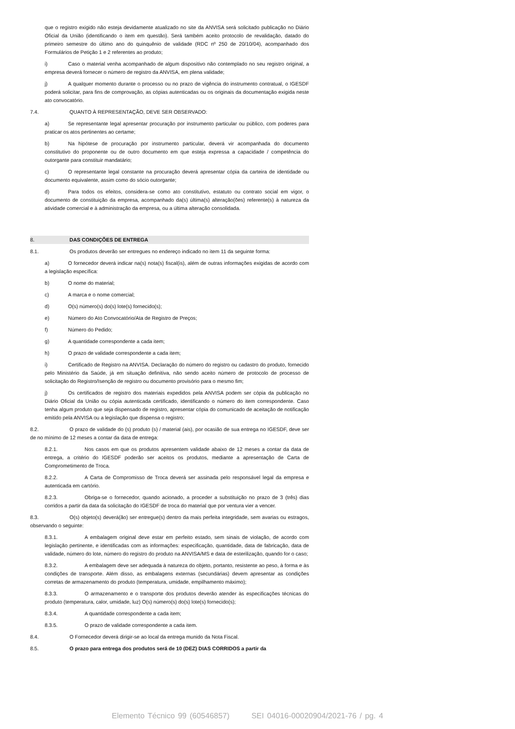que o registro exigido não esteja devidamente atualizado no site da ANVISA será solicitado publicação no Diário Oficial da União (identificando o item em questão). Será também aceito protocolo de revalidação, datado do primeiro semestre do último ano do quinquênio de validade (RDC nº 250 de 20/10/04), acompanhado dos Formulários de Petição 1 e 2 referentes ao produto;
i) Caso o material venha acompanhado de algum dispositivo não contemplado no seu registro original, a empresa deverá fornecer o número de registro da ANVISA, em plena validade;
j) A qualquer momento durante o processo ou no prazo de vigência do instrumento contratual, o IGESDF poderá solicitar, para fins de comprovação, as cópias autenticadas ou os originais da documentação exigida neste ato convocatório.
7.4. QUANTO À REPRESENTAÇÃO, DEVE SER OBSERVADO:
a) Se representante legal apresentar procuração por instrumento particular ou público, com poderes para praticar os atos pertinentes ao certame;
b) Na hipótese de procuração por instrumento particular, deverá vir acompanhada do documento constitutivo do proponente ou de outro documento em que esteja expressa a capacidade / competência do outorgante para constituir mandatário;
c) O representante legal constante na procuração deverá apresentar cópia da carteira de identidade ou documento equivalente, assim como do sócio outorgante;
d) Para todos os efeitos, considera-se como ato constitutivo, estatuto ou contrato social em vigor, o documento de constituição da empresa, acompanhado da(s) última(s) alteração(ões) referente(s) à natureza da atividade comercial e à administração da empresa, ou a última alteração consolidada.
8. DAS CONDIÇÕES DE ENTREGA
8.1. Os produtos deverão ser entregues no endereço indicado no item 11 da seguinte forma:
a) O fornecedor deverá indicar na(s) nota(s) fiscal(is), além de outras informações exigidas de acordo com a legislação específica:
b) O nome do material;
c) A marca e o nome comercial;
d) O(s) número(s) do(s) lote(s) fornecido(s);
e) Número do Ato Convocatório/Ata de Registro de Preços;
f) Número do Pedido;
g) A quantidade correspondente a cada item;
h) O prazo de validade correspondente a cada item;
i) Certificado de Registro na ANVISA. Declaração do número do registro ou cadastro do produto, fornecido pelo Ministério da Saúde, já em situação definitiva, não sendo aceito número de protocolo de processo de solicitação do Registro/Isenção de registro ou documento provisório para o mesmo fim;
j) Os certificados de registro dos materiais expedidos pela ANVISA podem ser cópia da publicação no Diário Oficial da União ou cópia autenticada certificado, identificando o número do item correspondente. Caso tenha algum produto que seja dispensado de registro, apresentar cópia do comunicado de aceitação de notificação emitido pela ANVISA ou a legislação que dispensa o registro;
8.2. O prazo de validade do (s) produto (s) / material (ais), por ocasião de sua entrega no IGESDF, deve ser de no mínimo de 12 meses a contar da data de entrega:
8.2.1. Nos casos em que os produtos apresentem validade abaixo de 12 meses a contar da data de entrega, a critério do IGESDF poderão ser aceitos os produtos, mediante a apresentação de Carta de Comprometimento de Troca.
8.2.2. A Carta de Compromisso de Troca deverá ser assinada pelo responsável legal da empresa e autenticada em cartório.
8.2.3. Obriga-se o fornecedor, quando acionado, a proceder a substituição no prazo de 3 (três) dias corridos a partir da data da solicitação do IGESDF de troca do material que por ventura vier a vencer.
8.3. O(s) objeto(s) deverá(ão) ser entregue(s) dentro da mais perfeita integridade, sem avarias ou estragos, observando o seguinte:
8.3.1. A embalagem original deve estar em perfeito estado, sem sinais de violação, de acordo com legislação pertinente, e identificadas com as informações: especificação, quantidade, data de fabricação, data de validade, número do lote, número do registro do produto na ANVISA/MS e data de esterilização, quando for o caso;
8.3.2. A embalagem deve ser adequada à natureza do objeto, portanto, resistente ao peso, à forma e às condições de transporte. Além disso, as embalagens externas (secundárias) devem apresentar as condições corretas de armazenamento do produto (temperatura, umidade, empilhamento máximo);
8.3.3. O armazenamento e o transporte dos produtos deverão atender às especificações técnicas do produto (temperatura, calor, umidade, luz) O(s) número(s) do(s) lote(s) fornecido(s);
8.3.4. A quantidade correspondente a cada item;
8.3.5. O prazo de validade correspondente a cada item.
8.4. O Fornecedor deverá dirigir-se ao local da entrega munido da Nota Fiscal.
8.5. O prazo para entrega dos produtos será de 10 (DEZ) DIAS CORRIDOS a partir da
Elemento Técnico 99 (60546857) SEI 04016-00020904/2021-76 / pg. 4